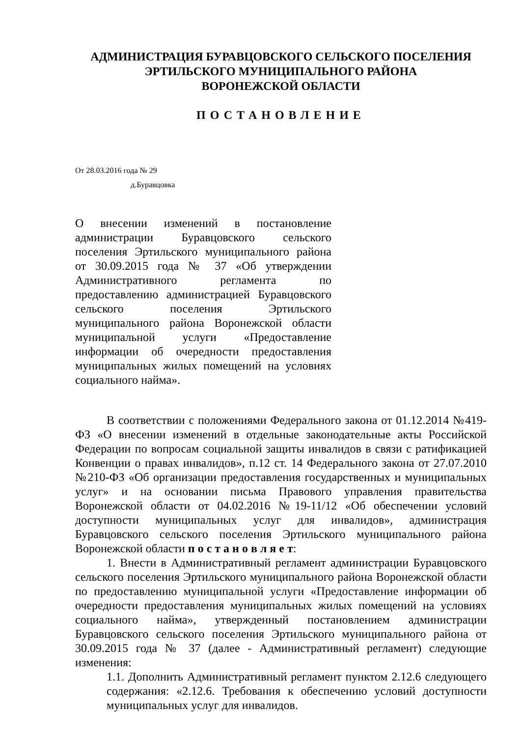АДМИНИСТРАЦИЯ БУРАВЦОВСКОГО СЕЛЬСКОГО ПОСЕЛЕНИЯ
ЭРТИЛЬСКОГО МУНИЦИПАЛЬНОГО РАЙОНА
ВОРОНЕЖСКОЙ ОБЛАСТИ
ПОСТАНОВЛЕНИЕ
От 28.03.2016 года № 29
д.Буравцовка
О внесении изменений в постановление администрации Буравцовского сельского поселения Эртильского муниципального района от 30.09.2015 года № 37 «Об утверждении Административного регламента по предоставлению администрацией Буравцовского сельского поселения Эртильского муниципального района Воронежской области муниципальной услуги «Предоставление информации об очередности предоставления муниципальных жилых помещений на условиях социального найма».
В соответствии с положениями Федерального закона от 01.12.2014 №419-ФЗ «О внесении изменений в отдельные законодательные акты Российской Федерации по вопросам социальной защиты инвалидов в связи с ратификацией Конвенции о правах инвалидов», п.12 ст. 14 Федерального закона от 27.07.2010 №210-ФЗ «Об организации предоставления государственных и муниципальных услуг» и на основании письма Правового управления правительства Воронежской области от 04.02.2016 №19-11/12 «Об обеспечении условий доступности муниципальных услуг для инвалидов», администрация Буравцовского сельского поселения Эртильского муниципального района Воронежской области п о с т а н о в л я е т:
1. Внести в Административный регламент администрации Буравцовского сельского поселения Эртильского муниципального района Воронежской области по предоставлению муниципальной услуги «Предоставление информации об очередности предоставления муниципальных жилых помещений на условиях социального найма», утвержденный постановлением администрации Буравцовского сельского поселения Эртильского муниципального района от 30.09.2015 года № 37 (далее - Административный регламент) следующие изменения:
1.1. Дополнить Административный регламент пунктом 2.12.6 следующего содержания: «2.12.6. Требования к обеспечению условий доступности муниципальных услуг для инвалидов.